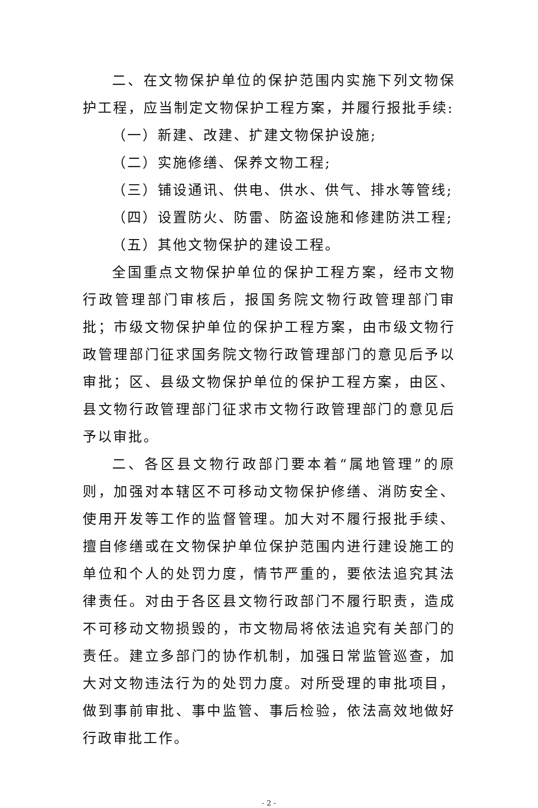二、在文物保护单位的保护范围内实施下列文物保护工程，应当制定文物保护工程方案，并履行报批手续:
（一）新建、改建、扩建文物保护设施;
（二）实施修缮、保养文物工程;
（三）铺设通讯、供电、供水、供气、排水等管线;
（四）设置防火、防雷、防盗设施和修建防洪工程;
（五）其他文物保护的建设工程。
全国重点文物保护单位的保护工程方案，经市文物行政管理部门审核后，报国务院文物行政管理部门审批；市级文物保护单位的保护工程方案，由市级文物行政管理部门征求国务院文物行政管理部门的意见后予以审批；区、县级文物保护单位的保护工程方案，由区、县文物行政管理部门征求市文物行政管理部门的意见后予以审批。
二、各区县文物行政部门要本着“属地管理”的原则，加强对本辖区不可移动文物保护修缮、消防安全、使用开发等工作的监督管理。加大对不履行报批手续、擅自修缮或在文物保护单位保护范围内进行建设施工的单位和个人的处罚力度，情节严重的，要依法追究其法律责任。对由于各区县文物行政部门不履行职责，造成不可移动文物损毁的，市文物局将依法追究有关部门的责任。建立多部门的协作机制，加强日常监管巡查，加大对文物违法行为的处罚力度。对所受理的审批项目，做到事前审批、事中监管、事后检验，依法高效地做好行政审批工作。
- 2 -